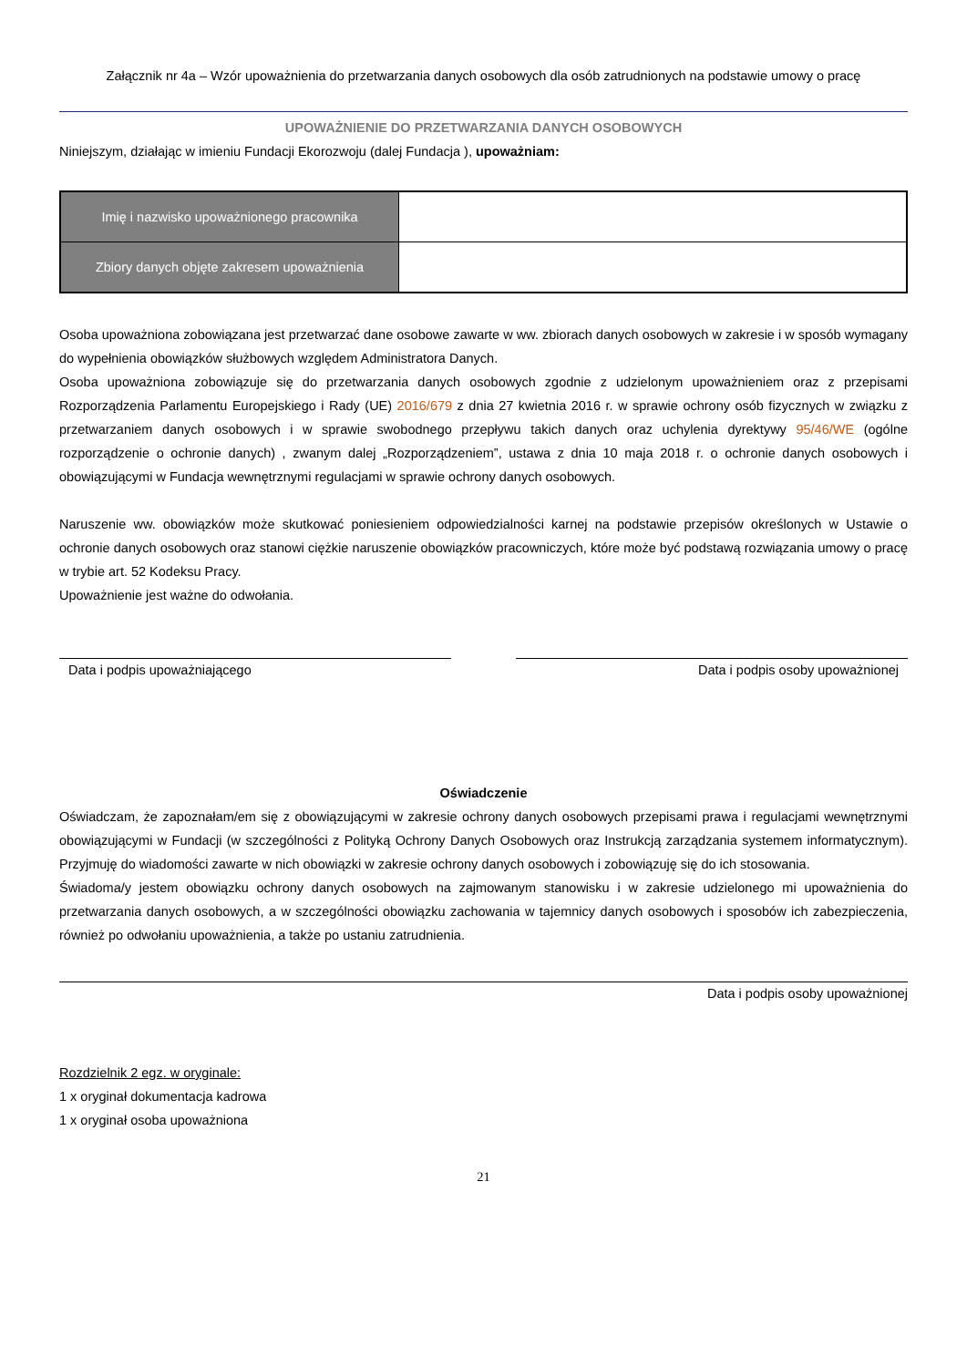Załącznik nr 4a – Wzór upoważnienia do przetwarzania danych osobowych dla osób zatrudnionych na podstawie umowy o pracę
UPOWAŻNIENIE DO PRZETWARZANIA DANYCH OSOBOWYCH
Niniejszym, działając w imieniu Fundacji Ekorozwoju (dalej Fundacja ), upoważniam:
| Imię i nazwisko upoważnionego pracownika | |
| Zbiory danych objęte zakresem upoważnienia | |
Osoba upoważniona zobowiązana jest przetwarzać dane osobowe zawarte w ww. zbiorach danych osobowych w zakresie i w sposób wymagany do wypełnienia obowiązków służbowych względem Administratora Danych.
Osoba upoważniona zobowiązuje się do przetwarzania danych osobowych zgodnie z udzielonym upoważnieniem oraz z przepisami Rozporządzenia Parlamentu Europejskiego i Rady (UE) 2016/679 z dnia 27 kwietnia 2016 r. w sprawie ochrony osób fizycznych w związku z przetwarzaniem danych osobowych i w sprawie swobodnego przepływu takich danych oraz uchylenia dyrektywy 95/46/WE (ogólne rozporządzenie o ochronie danych) , zwanym dalej „Rozporządzeniem”, ustawa z dnia 10 maja 2018 r. o ochronie danych osobowych i obowiązującymi w Fundacja wewnętrznymi regulacjami w sprawie ochrony danych osobowych.
Naruszenie ww. obowiązków może skutkować poniesieniem odpowiedzialności karnej na podstawie przepisów określonych w Ustawie o ochronie danych osobowych oraz stanowi ciężkie naruszenie obowiązków pracowniczych, które może być podstawą rozwiązania umowy o pracę w trybie art. 52 Kodeksu Pracy.
Upoważnienie jest ważne do odwołania.
Data i podpis upoważniającego Data i podpis osoby upoważnionej
Oświadczenie
Oświadczam, że zapoznałam/em się z obowiązującymi w zakresie ochrony danych osobowych przepisami prawa i regulacjami wewnętrznymi obowiązującymi w Fundacji (w szczególności z Polityką Ochrony Danych Osobowych oraz Instrukcją zarządzania systemem informatycznym). Przyjmuję do wiadomości zawarte w nich obowiązki w zakresie ochrony danych osobowych i zobowiązuję się do ich stosowania.
Świadoma/y jestem obowiązku ochrony danych osobowych na zajmowanym stanowisku i w zakresie udzielonego mi upoważnienia do przetwarzania danych osobowych, a w szczególności obowiązku zachowania w tajemnicy danych osobowych i sposobów ich zabezpieczenia, również po odwołaniu upoważnienia, a także po ustaniu zatrudnienia.
Data i podpis osoby upoważnionej
Rozdzielnik 2 egz. w oryginale:
1 x oryginał dokumentacja kadrowa
1 x oryginał osoba upoważniona
21